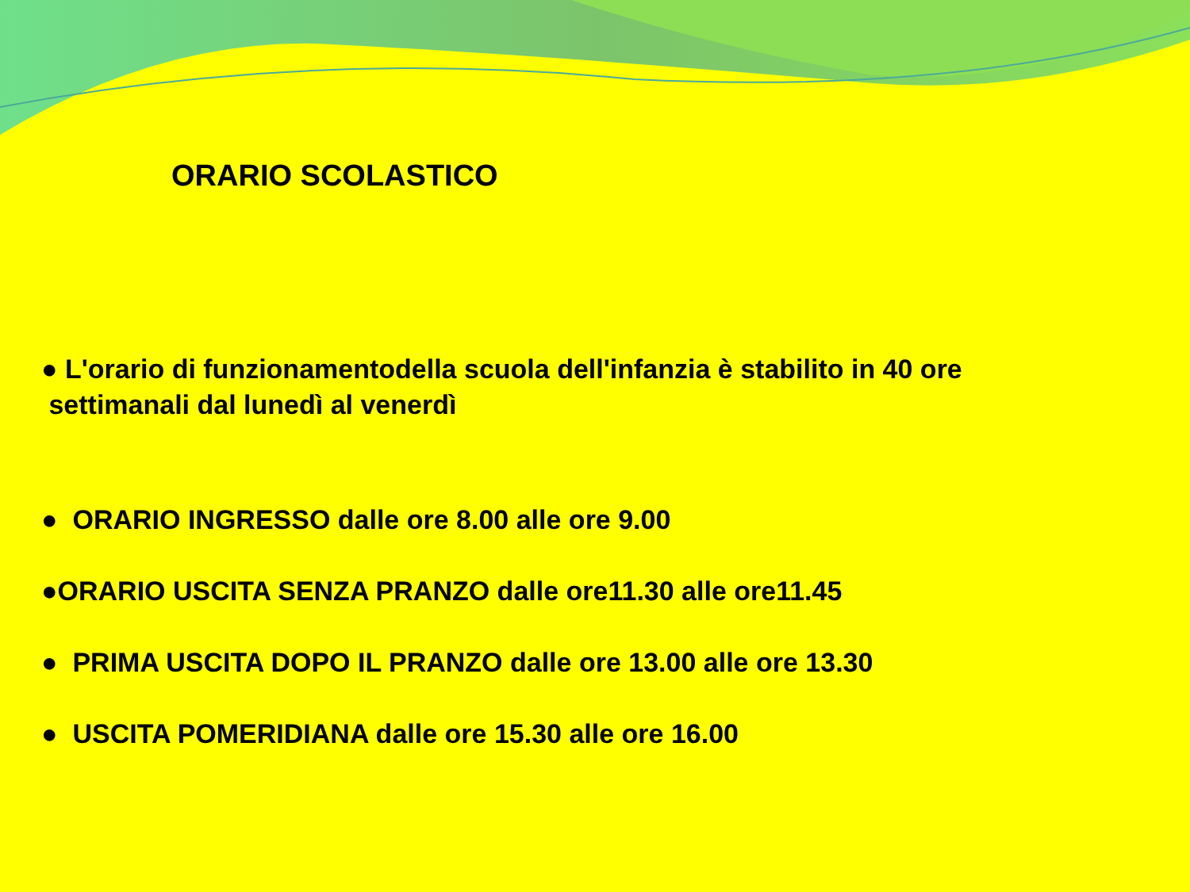ORARIO SCOLASTICO
● L'orario di funzionamentodella scuola dell'infanzia è stabilito in 40 ore
settimanali dal lunedì al venerdì
● ORARIO INGRESSO dalle ore 8.00 alle ore 9.00
●ORARIO USCITA SENZA PRANZO dalle ore11.30 alle ore11.45
● PRIMA USCITA DOPO IL PRANZO dalle ore 13.00 alle ore 13.30
● USCITA POMERIDIANA dalle ore 15.30 alle ore 16.00